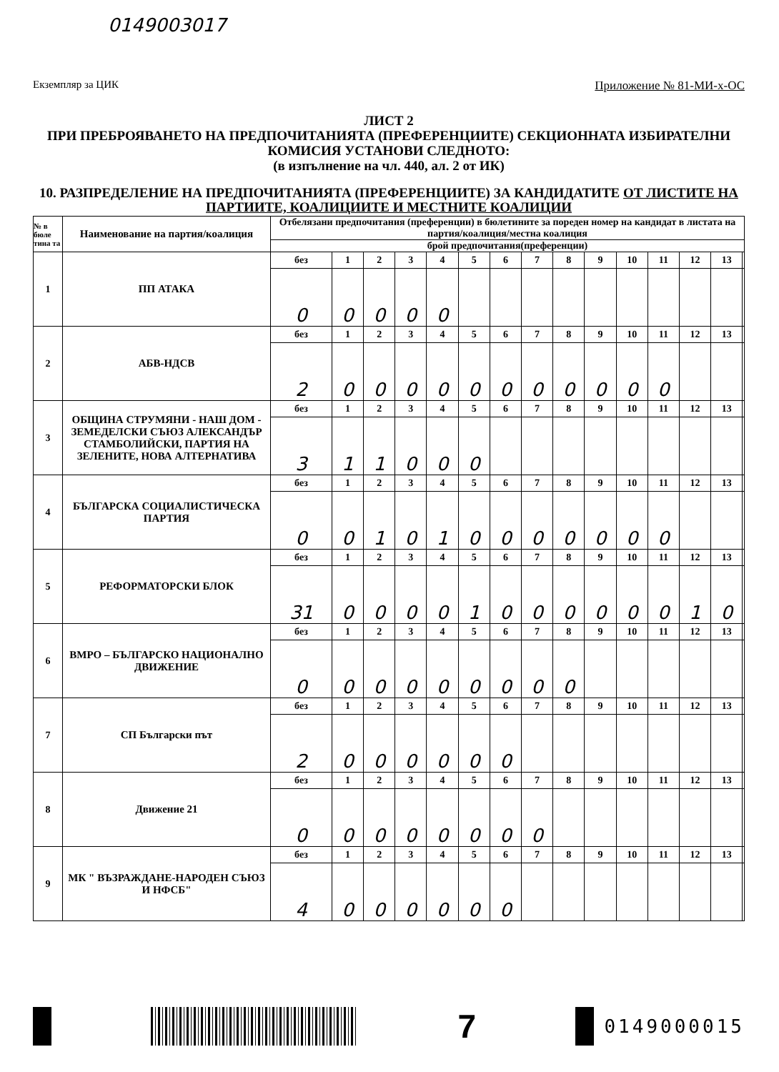0149003017
Екземпляр за ЦИК Приложение № 81-МИ-х-ОС
ЛИСТ 2
ПРИ ПРЕБРОЯВАНЕТО НА ПРЕДПОЧИТАНИЯТА (ПРЕФЕРЕНЦИИТЕ) СЕКЦИОННАТА ИЗБИРАТЕЛНИ КОМИСИЯ УСТАНОВИ СЛЕДНОТО:
(в изпълнение на чл. 440, ал. 2 от ИК)
10. РАЗПРЕДЕЛЕНИЕ НА ПРЕДПОЧИТАНИЯТА (ПРЕФЕРЕНЦИИТЕ) ЗА КАНДИДАТИТЕ ОТ ЛИСТИТЕ НА ПАРТИИТЕ, КОАЛИЦИИТЕ И МЕСТНИТЕ КОАЛИЦИИ
| № в бюле тина та | Наименование на партия/коалиция | Отбелязани предпочитания (преференции) в бюлетините за пореден номер на кандидат в листата на партия/коалиция/местна коалиция | | | | | | | | | | | | | | |
| --- | --- | --- | --- | --- | --- | --- | --- | --- | --- | --- | --- | --- | --- | --- | --- | --- |
| | | брой предпочитания(преференции) | | | | | | | | | | | | | | |
| 1 | ПП АТАКА | без | 1 | 2 | 3 | 4 | 5 | 6 | 7 | 8 | 9 | 10 | 11 | 12 | 13 | |
| | | 0 | 0 | 0 | 0 | 0 | | | | | | | | | | |
| 2 | АБВ-НДСВ | без | 1 | 2 | 3 | 4 | 5 | 6 | 7 | 8 | 9 | 10 | 11 | 12 | 13 | |
| | | 2 | 0 | 0 | 0 | 0 | 0 | 0 | 0 | 0 | 0 | 0 | 0 | | | |
| 3 | ОБЩИНА СТРУМЯНИ - НАШ ДОМ - ЗЕМЕДЕЛСКИ СЪЮЗ АЛЕКСАНДЪР СТАМБОЛИЙСКИ, ПАРТИЯ НА ЗЕЛЕНИТЕ, НОВА АЛТЕРНАТИВА | без | 1 | 2 | 3 | 4 | 5 | 6 | 7 | 8 | 9 | 10 | 11 | 12 | 13 | |
| | | 3 | 1 | 1 | 0 | 0 | 0 | | | | | | | | | |
| 4 | БЪЛГАРСКА СОЦИАЛИСТИЧЕСКА ПАРТИЯ | без | 1 | 2 | 3 | 4 | 5 | 6 | 7 | 8 | 9 | 10 | 11 | 12 | 13 | |
| | | 0 | 0 | 1 | 0 | 1 | 0 | 0 | 0 | 0 | 0 | 0 | 0 | | | |
| 5 | РЕФОРМАТОРСКИ БЛОК | без | 1 | 2 | 3 | 4 | 5 | 6 | 7 | 8 | 9 | 10 | 11 | 12 | 13 | |
| | | 31 | 0 | 0 | 0 | 0 | 1 | 0 | 0 | 0 | 0 | 0 | 0 | 1 | 0 | |
| 6 | ВМРО – БЪЛГАРСКО НАЦИОНАЛНО ДВИЖЕНИЕ | без | 1 | 2 | 3 | 4 | 5 | 6 | 7 | 8 | 9 | 10 | 11 | 12 | 13 | |
| | | 0 | 0 | 0 | 0 | 0 | 0 | 0 | 0 | 0 | | | | | | |
| 7 | СП Български път | без | 1 | 2 | 3 | 4 | 5 | 6 | 7 | 8 | 9 | 10 | 11 | 12 | 13 | |
| | | 2 | 0 | 0 | 0 | 0 | 0 | 0 | | | | | | | | |
| 8 | Движение 21 | без | 1 | 2 | 3 | 4 | 5 | 6 | 7 | 8 | 9 | 10 | 11 | 12 | 13 | |
| | | 0 | 0 | 0 | 0 | 0 | 0 | 0 | 0 | | | | | | | |
| 9 | МК " ВЪЗРАЖДАНЕ-НАРОДЕН СЪЮЗ И НФСБ" | без | 1 | 2 | 3 | 4 | 5 | 6 | 7 | 8 | 9 | 10 | 11 | 12 | 13 | |
| | | 4 | 0 | 0 | 0 | 0 | 0 | 0 | | | | | | | | |
7
0149000015